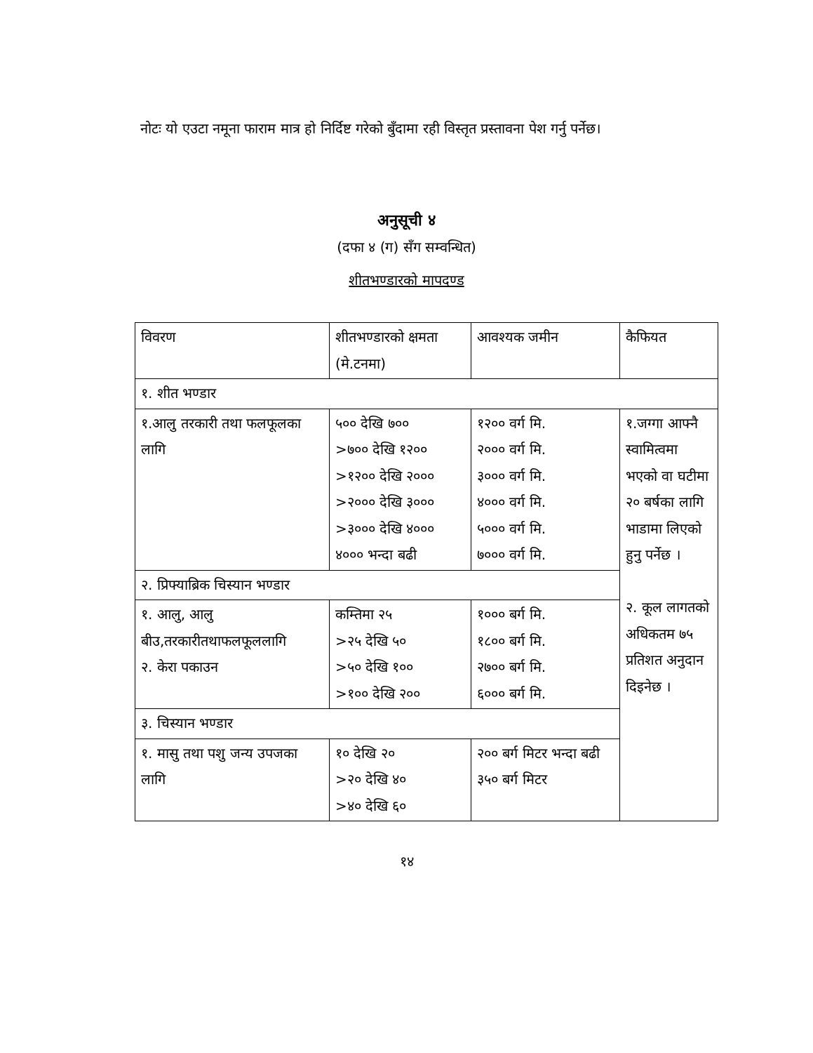नोटः यो एउटा नमूना फाराम मात्र हो निर्दिष्ट गरेको बुँदामा रही विस्तृत प्रस्तावना पेश गर्नु पर्नेछ।
अनुसूची ४
(दफा ४ (ग) सँग सम्वन्धित)
शीतभण्डारको मापदण्ड
| विवरण | शीतभण्डारको क्षमता (मे.टनमा) | आवश्यक जमीन | कैफियत |
| १. शीत भण्डार | | | |
| १.आलु तरकारी तथा फलफूलका लागि | ५०० देखि ७०० >७०० देखि १२०० >१२०० देखि २००० >२००० देखि ३००० >३००० देखि ४००० ४००० भन्दा बढी | १२०० वर्ग मि. २००० वर्ग मि. ३००० वर्ग मि. ४००० वर्ग मि. ५००० वर्ग मि. ७००० वर्ग मि. | १.जग्गा आफ्नै स्वामित्वमा भएको वा घटीमा २० बर्षका लागि भाडामा लिएको हुनु पर्नेछ । २. कूल लागतको अधिकतम ७५ प्रतिशत अनुदान दिइनेछ । |
| २. प्रिफ्याब्रिक चिस्यान भण्डार | | | |
| १. आलु, आलु बीउ,तरकारीतथाफलफूललागि २. केरा पकाउन | कम्तिमा २५ >२५ देखि ५० >५० देखि १०० >१०० देखि २०० | १००० बर्ग मि. १८०० बर्ग मि. २७०० बर्ग मि. ६००० बर्ग मि. | |
| ३. चिस्यान भण्डार | | | |
| १. मासु तथा पशु जन्य उपजका लागि | १० देखि २० >२० देखि ४० >४० देखि ६० | २०० बर्ग मिटर भन्दा बढी ३५० बर्ग मिटर | |
१४